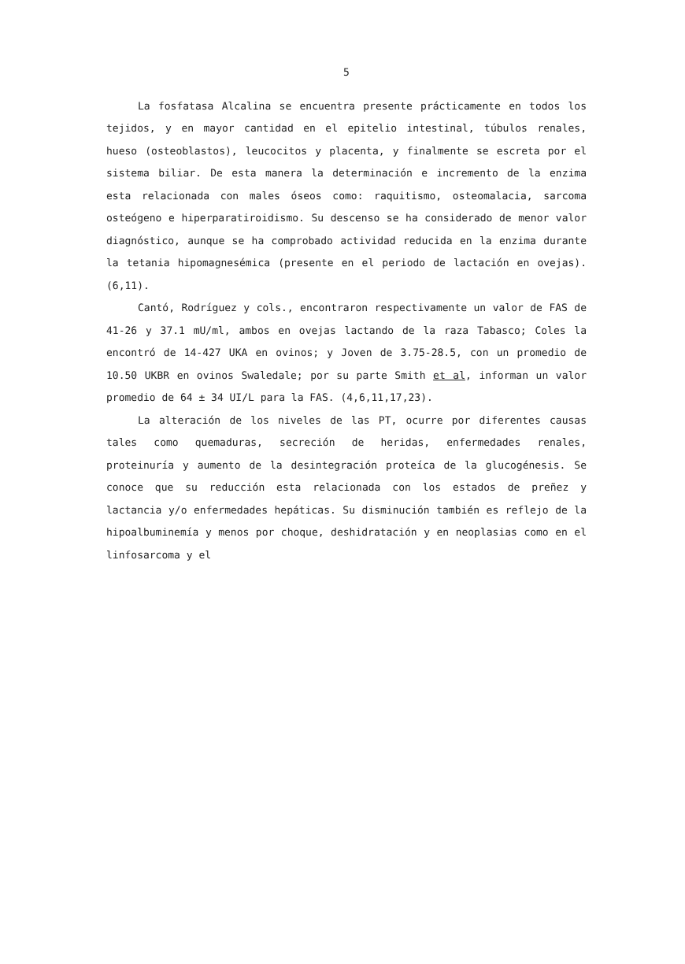5
La fosfatasa Alcalina se encuentra presente prácticamente en todos los tejidos, y en mayor cantidad en el epitelio intestinal, túbulos renales, hueso (osteoblastos), leucocitos y placenta, y finalmente se escreta por el sistema biliar. De esta manera la determinación e incremento de la enzima esta relacionada con males óseos como: raquitismo, osteomalacia, sarcoma osteógeno e hiperparatiroidismo. Su descenso se ha considerado de menor valor diagnóstico, aunque se ha comprobado actividad reducida en la enzima durante la tetania hipomagnesémica (presente en el periodo de lactación en ovejas). (6,11).
Cantó, Rodríguez y cols., encontraron respectivamente un valor de FAS de 41-26 y 37.1 mU/ml, ambos en ovejas lactando de la raza Tabasco; Coles la encontró de 14-427 UKA en ovinos; y Joven de 3.75-28.5, con un promedio de 10.50 UKBR en ovinos Swaledale; por su parte Smith et al, informan un valor promedio de 64 ± 34 UI/L para la FAS. (4,6,11,17,23).
La alteración de los niveles de las PT, ocurre por diferentes causas tales como quemaduras, secreción de heridas, enfermedades renales, proteinuría y aumento de la desintegración proteíca de la glucogénesis. Se conoce que su reducción esta relacionada con los estados de preñez y lactancia y/o enfermedades hepáticas. Su disminución también es reflejo de la hipoalbuminemía y menos por choque, deshidratación y en neoplasias como en el linfosarcoma y el